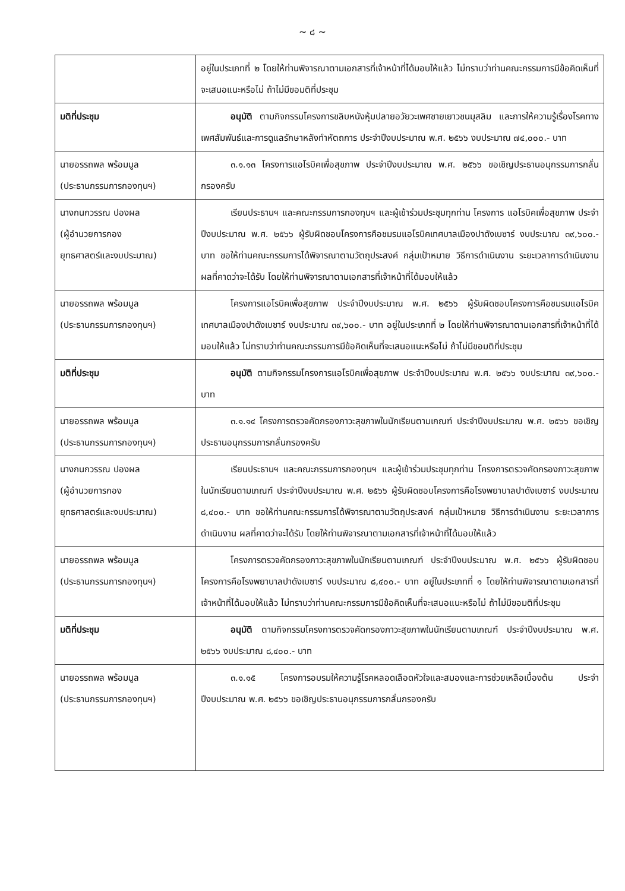~ ๘ ~
| | อยู่ในประเภทที่ ๒ โดยให้ท่านพิจารณาตามเอกสารที่เจ้าหน้าที่ได้มอบให้แล้ว ไม่ทราบว่าท่านคณะกรรมการมีข้อคิดเห็นที่จะเสนอแนะหรือไม่ ถ้าไม่มีขอมติที่ประชุม |
| มติที่ประชุม | อนุมัติ ตามกิจกรรมโครงการขลิบหนังหุ้มปลายอวัยวะเพศชายเยาวชนมุสลิม และการให้ความรู้เรื่องโรคทางเพศสัมพันธ์และการดูแลรักษาหลังทำหัตถการ ประจำปีงบประมาณ พ.ศ. ๒๕๖๖ งบประมาณ ๗๔,๐๐๐.- บาท |
| นายอรรถพล พร้อมมูล (ประธานกรรมการกองทุนฯ) | ๓.๑.๑๓ โครงการแอโรบิคเพื่อสุขภาพ ประจำปีงบประมาณ พ.ศ. ๒๕๖๖ ขอเชิญประธานอนุกรรมการกลั่นกรองครับ |
| นางกนกวรรณ ปองผล (ผู้อำนวยการกอง ยุทธศาสตร์และงบประมาณ) | เรียนประธานฯ และคณะกรรมการกองทุนฯ และผู้เข้าร่วมประชุมทุกท่าน โครงการ แอโรบิคเพื่อสุขภาพ ประจำปีงบประมาณ พ.ศ. ๒๕๖๖ ผู้รับผิดชอบโครงการคือชมรมแอโรบิคเทศบาลเมืองปาดังเบซาร์ งบประมาณ ๓๙,๖๐๐.- บาท ขอให้ท่านคณะกรรมการได้พิจารณาตามวัตถุประสงค์ กลุ่มเป้าหมาย วิธีการดำเนินงาน ระยะเวลาการดำเนินงาน ผลที่คาดว่าจะได้รับ โดยให้ท่านพิจารณาตามเอกสารที่เจ้าหน้าที่ได้มอบให้แล้ว |
| นายอรรถพล พร้อมมูล (ประธานกรรมการกองทุนฯ) | โครงการแอโรบิคเพื่อสุขภาพ ประจำปีงบประมาณ พ.ศ. ๒๕๖๖ ผู้รับผิดชอบโครงการคือชมรมแอโรบิคเทศบาลเมืองปาดังเบซาร์ งบประมาณ ๓๙,๖๐๐.- บาท อยู่ในประเภทที่ ๒ โดยให้ท่านพิจารณาตามเอกสารที่เจ้าหน้าที่ได้มอบให้แล้ว ไม่ทราบว่าท่านคณะกรรมการมีข้อคิดเห็นที่จะเสนอแนะหรือไม่ ถ้าไม่มีขอมติที่ประชุม |
| มติที่ประชุม | อนุมัติ ตามกิจกรรมโครงการแอโรบิคเพื่อสุขภาพ ประจำปีงบประมาณ พ.ศ. ๒๕๖๖ งบประมาณ ๓๙,๖๐๐.- บาท |
| นายอรรถพล พร้อมมูล (ประธานกรรมการกองทุนฯ) | ๓.๑.๑๔ โครงการตรวจคัดกรองภาวะสุขภาพในนักเรียนตามเกณฑ์ ประจำปีงบประมาณ พ.ศ. ๒๕๖๖ ขอเชิญประธานอนุกรรมการกลั่นกรองครับ |
| นางกนกวรรณ ปองผล (ผู้อำนวยการกอง ยุทธศาสตร์และงบประมาณ) | เรียนประธานฯ และคณะกรรมการกองทุนฯ และผู้เข้าร่วมประชุมทุกท่าน โครงการตรวจคัดกรองภาวะสุขภาพในนักเรียนตามเกณฑ์ ประจำปีงบประมาณ พ.ศ. ๒๕๖๖ ผู้รับผิดชอบโครงการคือโรงพยาบาลปาดังเบซาร์ งบประมาณ ๘,๔๐๐.- บาท ขอให้ท่านคณะกรรมการได้พิจารณาตามวัตถุประสงค์ กลุ่มเป้าหมาย วิธีการดำเนินงาน ระยะเวลาการดำเนินงาน ผลที่คาดว่าจะได้รับ โดยให้ท่านพิจารณาตามเอกสารที่เจ้าหน้าที่ได้มอบให้แล้ว |
| นายอรรถพล พร้อมมูล (ประธานกรรมการกองทุนฯ) | โครงการตรวจคัดกรองภาวะสุขภาพในนักเรียนตามเกณฑ์ ประจำปีงบประมาณ พ.ศ. ๒๕๖๖ ผู้รับผิดชอบโครงการคือโรงพยาบาลปาดังเบซาร์ งบประมาณ ๘,๔๐๐.- บาท อยู่ในประเภทที่ ๑ โดยให้ท่านพิจารณาตามเอกสารที่เจ้าหน้าที่ได้มอบให้แล้ว ไม่ทราบว่าท่านคณะกรรมการมีข้อคิดเห็นที่จะเสนอแนะหรือไม่ ถ้าไม่มีขอมติที่ประชุม |
| มติที่ประชุม | อนุมัติ ตามกิจกรรมโครงการตรวจคัดกรองภาวะสุขภาพในนักเรียนตามเกณฑ์ ประจำปีงบประมาณ พ.ศ. ๒๕๖๖ งบประมาณ ๘,๔๐๐.- บาท |
| นายอรรถพล พร้อมมูล (ประธานกรรมการกองทุนฯ) | ๓.๑.๑๕ โครงการอบรมให้ความรู้โรคหลอดเลือดหัวใจและสมองและการช่วยเหลือเบื้องต้น ประจำปีงบประมาณ พ.ศ. ๒๕๖๖ ขอเชิญประธานอนุกรรมการกลั่นกรองครับ |